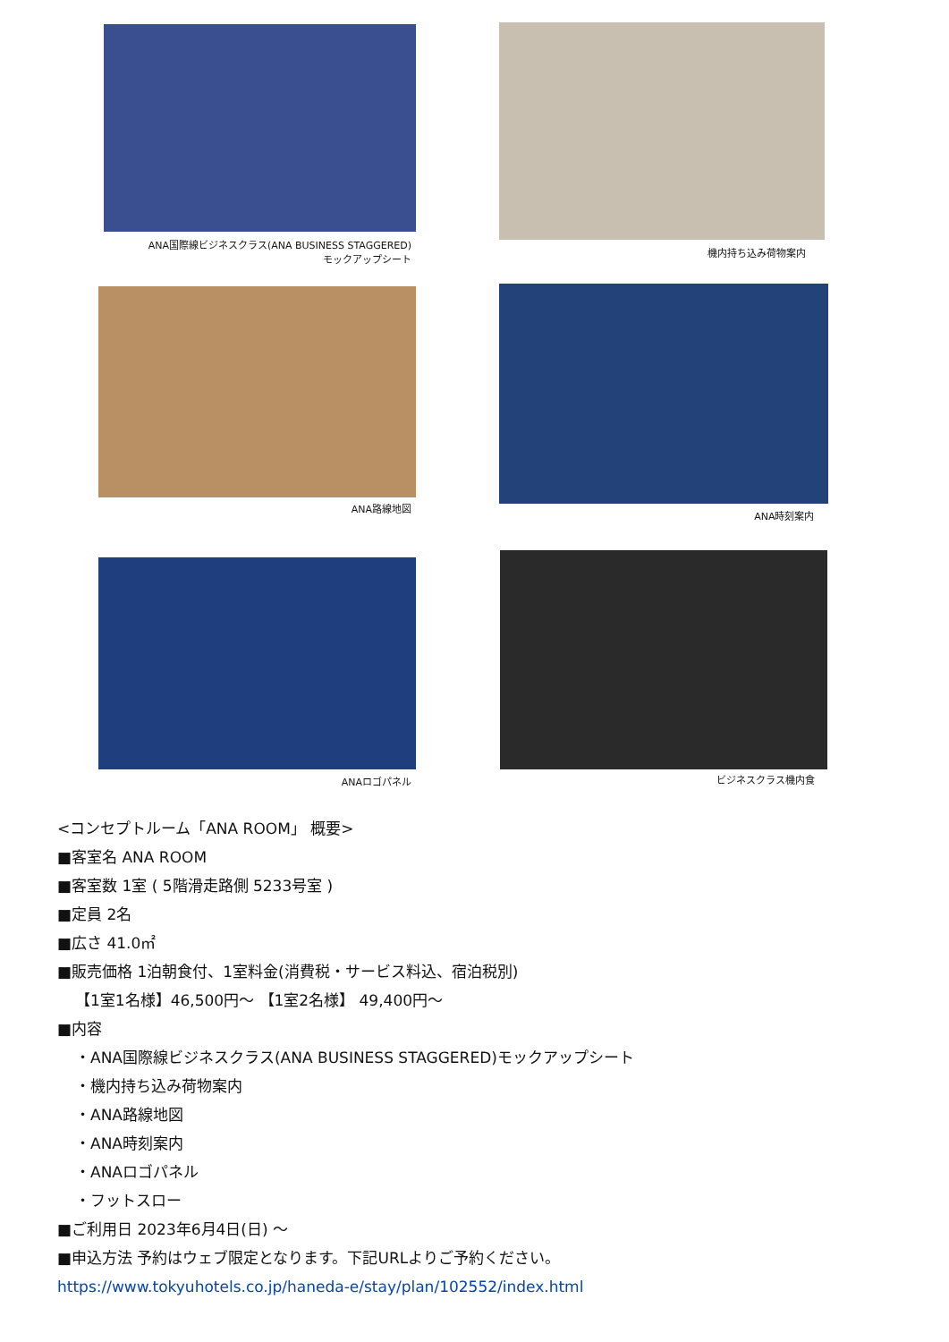ANA国際線ビジネスクラス(ANA BUSINESS STAGGERED)
モックアップシート
機内持ち込み荷物案内
ANA路線地図
ANA時刻案内
ANAロゴパネル
ビジネスクラス機内食
<コンセプトルーム「ANA ROOM」 概要>
■客室名 ANA ROOM
■客室数 1室 ( 5階滑走路側 5233号室 )
■定員 2名
■広さ 41.0㎡
■販売価格 1泊朝食付、1室料金(消費税・サービス料込、宿泊税別)
【1室1名様】46,500円～ 【1室2名様】 49,400円～
■内容
・ANA国際線ビジネスクラス(ANA BUSINESS STAGGERED)モックアップシート
・機内持ち込み荷物案内
・ANA路線地図
・ANA時刻案内
・ANAロゴパネル
・フットスロー
■ご利用日 2023年6月4日(日) ～
■申込方法 予約はウェブ限定となります。下記URLよりご予約ください。
https://www.tokyuhotels.co.jp/haneda-e/stay/plan/102552/index.html